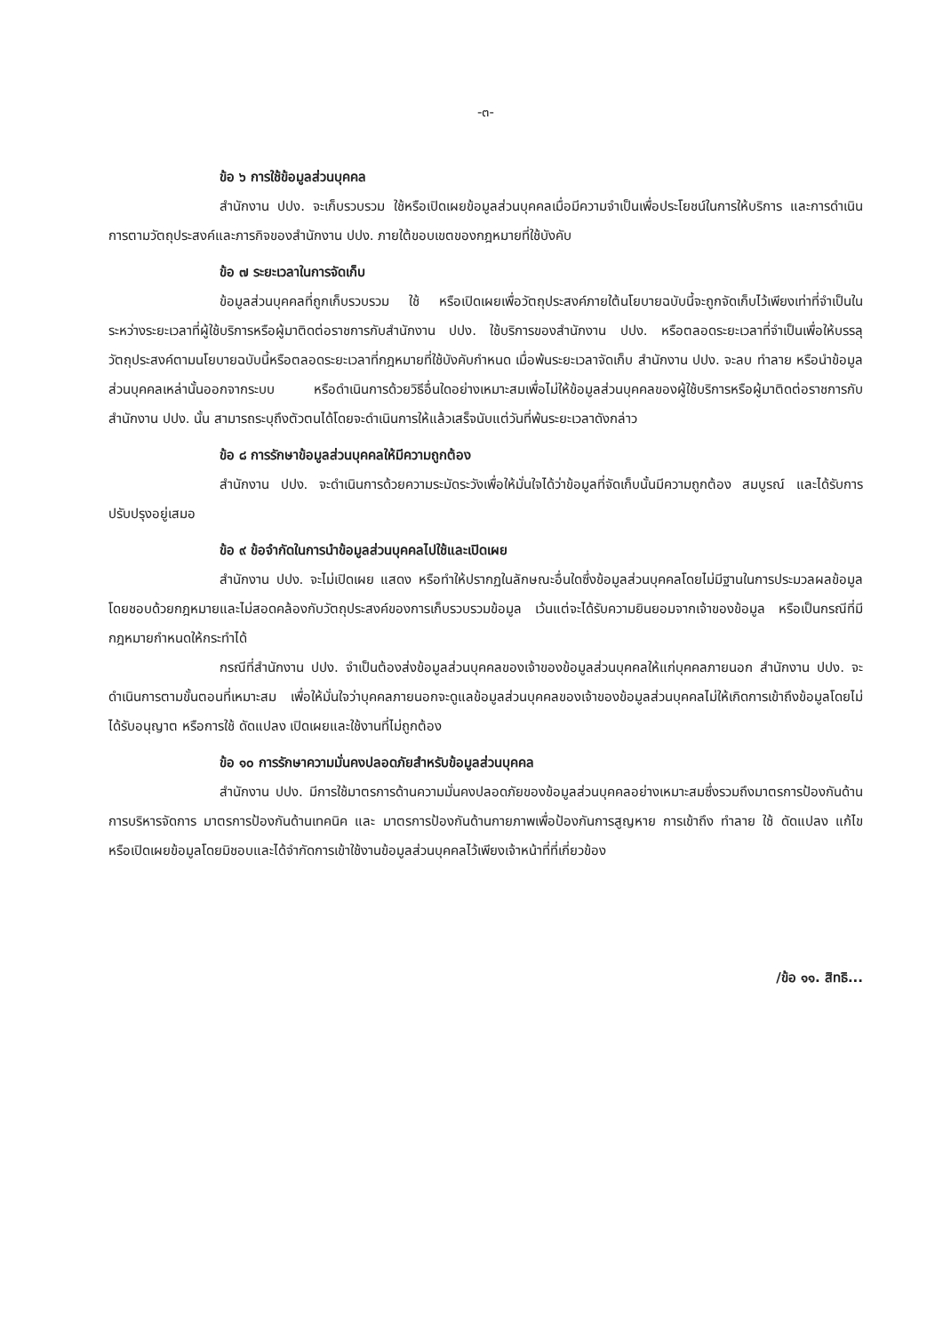-๓-
ข้อ ๖ การใช้ข้อมูลส่วนบุคคล
สำนักงาน ปปง. จะเก็บรวบรวม ใช้หรือเปิดเผยข้อมูลส่วนบุคคลเมื่อมีความจำเป็นเพื่อประโยชน์ในการให้บริการ และการดำเนินการตามวัตถุประสงค์และภารกิจของสำนักงาน ปปง. ภายใต้ขอบเขตของกฎหมายที่ใช้บังคับ
ข้อ ๗ ระยะเวลาในการจัดเก็บ
ข้อมูลส่วนบุคคลที่ถูกเก็บรวบรวม ใช้ หรือเปิดเผยเพื่อวัตถุประสงค์ภายใต้นโยบายฉบับนี้จะถูกจัดเก็บไว้เพียงเท่าที่จำเป็นในระหว่างระยะเวลาที่ผู้ใช้บริการหรือผู้มาติดต่อราชการกับสำนักงาน ปปง. ใช้บริการของสำนักงาน ปปง. หรือตลอดระยะเวลาที่จำเป็นเพื่อให้บรรลุวัตถุประสงค์ตามนโยบายฉบับนี้หรือตลอดระยะเวลาที่กฎหมายที่ใช้บังคับกำหนด เมื่อพ้นระยะเวลาจัดเก็บ สำนักงาน ปปง. จะลบ ทำลาย หรือนำข้อมูลส่วนบุคคลเหล่านั้นออกจากระบบ หรือดำเนินการด้วยวิธีอื่นใดอย่างเหมาะสมเพื่อไม่ให้ข้อมูลส่วนบุคคลของผู้ใช้บริการหรือผู้มาติดต่อราชการกับสำนักงาน ปปง. นั้น สามารถระบุถึงตัวตนได้โดยจะดำเนินการให้แล้วเสร็จนับแต่วันที่พ้นระยะเวลาดังกล่าว
ข้อ ๘ การรักษาข้อมูลส่วนบุคคลให้มีความถูกต้อง
สำนักงาน ปปง. จะดำเนินการด้วยความระมัดระวังเพื่อให้มั่นใจได้ว่าข้อมูลที่จัดเก็บนั้นมีความถูกต้อง สมบูรณ์ และได้รับการปรับปรุงอยู่เสมอ
ข้อ ๙ ข้อจำกัดในการนำข้อมูลส่วนบุคคลไปใช้และเปิดเผย
สำนักงาน ปปง. จะไม่เปิดเผย แสดง หรือทำให้ปรากฏในลักษณะอื่นใดซึ่งข้อมูลส่วนบุคคลโดยไม่มีฐานในการประมวลผลข้อมูลโดยชอบด้วยกฎหมายและไม่สอดคล้องกับวัตถุประสงค์ของการเก็บรวบรวมข้อมูล เว้นแต่จะได้รับความยินยอมจากเจ้าของข้อมูล หรือเป็นกรณีที่มีกฎหมายกำหนดให้กระทำได้
กรณีที่สำนักงาน ปปง. จำเป็นต้องส่งข้อมูลส่วนบุคคลของเจ้าของข้อมูลส่วนบุคคลให้แก่บุคคลภายนอก สำนักงาน ปปง. จะดำเนินการตามขั้นตอนที่เหมาะสม เพื่อให้มั่นใจว่าบุคคลภายนอกจะดูแลข้อมูลส่วนบุคคลของเจ้าของข้อมูลส่วนบุคคลไม่ให้เกิดการเข้าถึงข้อมูลโดยไม่ได้รับอนุญาต หรือการใช้ ดัดแปลง เปิดเผยและใช้งานที่ไม่ถูกต้อง
ข้อ ๑๐ การรักษาความมั่นคงปลอดภัยสำหรับข้อมูลส่วนบุคคล
สำนักงาน ปปง. มีการใช้มาตรการด้านความมั่นคงปลอดภัยของข้อมูลส่วนบุคคลอย่างเหมาะสมซึ่งรวมถึงมาตรการป้องกันด้านการบริหารจัดการ มาตรการป้องกันด้านเทคนิค และ มาตรการป้องกันด้านกายภาพเพื่อป้องกันการสูญหาย การเข้าถึง ทำลาย ใช้ ดัดแปลง แก้ไข หรือเปิดเผยข้อมูลโดยมิชอบและได้จำกัดการเข้าใช้งานข้อมูลส่วนบุคคลไว้เพียงเจ้าหน้าที่ที่เกี่ยวข้อง
/ข้อ ๑๑. สิทธิ...